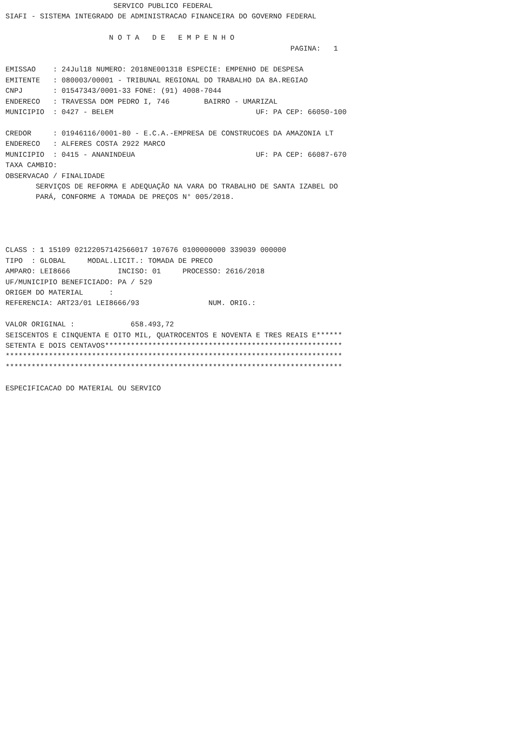SERVICO PUBLICO FEDERAL
SIAFI - SISTEMA INTEGRADO DE ADMINISTRACAO FINANCEIRA DO GOVERNO FEDERAL

                        N O T A   D E   E M P E N H O
                                                                  PAGINA:   1

EMISSAO    : 24Jul18 NUMERO: 2018NE001318 ESPECIE: EMPENHO DE DESPESA
EMITENTE   : 080003/00001 - TRIBUNAL REGIONAL DO TRABALHO DA 8A.REGIAO
CNPJ       : 01547343/0001-33 FONE: (91) 4008-7044
ENDERECO   : TRAVESSA DOM PEDRO I, 746        BAIRRO - UMARIZAL
MUNICIPIO  : 0427 - BELEM                                 UF: PA CEP: 66050-100

CREDOR     : 01946116/0001-80 - E.C.A.-EMPRESA DE CONSTRUCOES DA AMAZONIA LT
ENDERECO   : ALFERES COSTA 2922 MARCO
MUNICIPIO  : 0415 - ANANINDEUA                            UF: PA CEP: 66087-670
TAXA CAMBIO:
OBSERVACAO / FINALIDADE
       SERVIÇOS DE REFORMA E ADEQUAÇÃO NA VARA DO TRABALHO DE SANTA IZABEL DO
       PARÁ, CONFORME A TOMADA DE PREÇOS N° 005/2018.




CLASS : 1 15109 02122057142566017 107676 0100000000 339039 000000
TIPO  : GLOBAL     MODAL.LICIT.: TOMADA DE PRECO
AMPARO: LEI8666           INCISO: 01     PROCESSO: 2616/2018
UF/MUNICIPIO BENEFICIADO: PA / 529
ORIGEM DO MATERIAL      :
REFERENCIA: ART23/01 LEI8666/93                NUM. ORIG.:

VALOR ORIGINAL :             658.493,72
SEISCENTOS E CINQUENTA E OITO MIL, QUATROCENTOS E NOVENTA E TRES REAIS E******
SETENTA E DOIS CENTAVOS*******************************************************
******************************************************************************
******************************************************************************

ESPECIFICACAO DO MATERIAL OU SERVICO